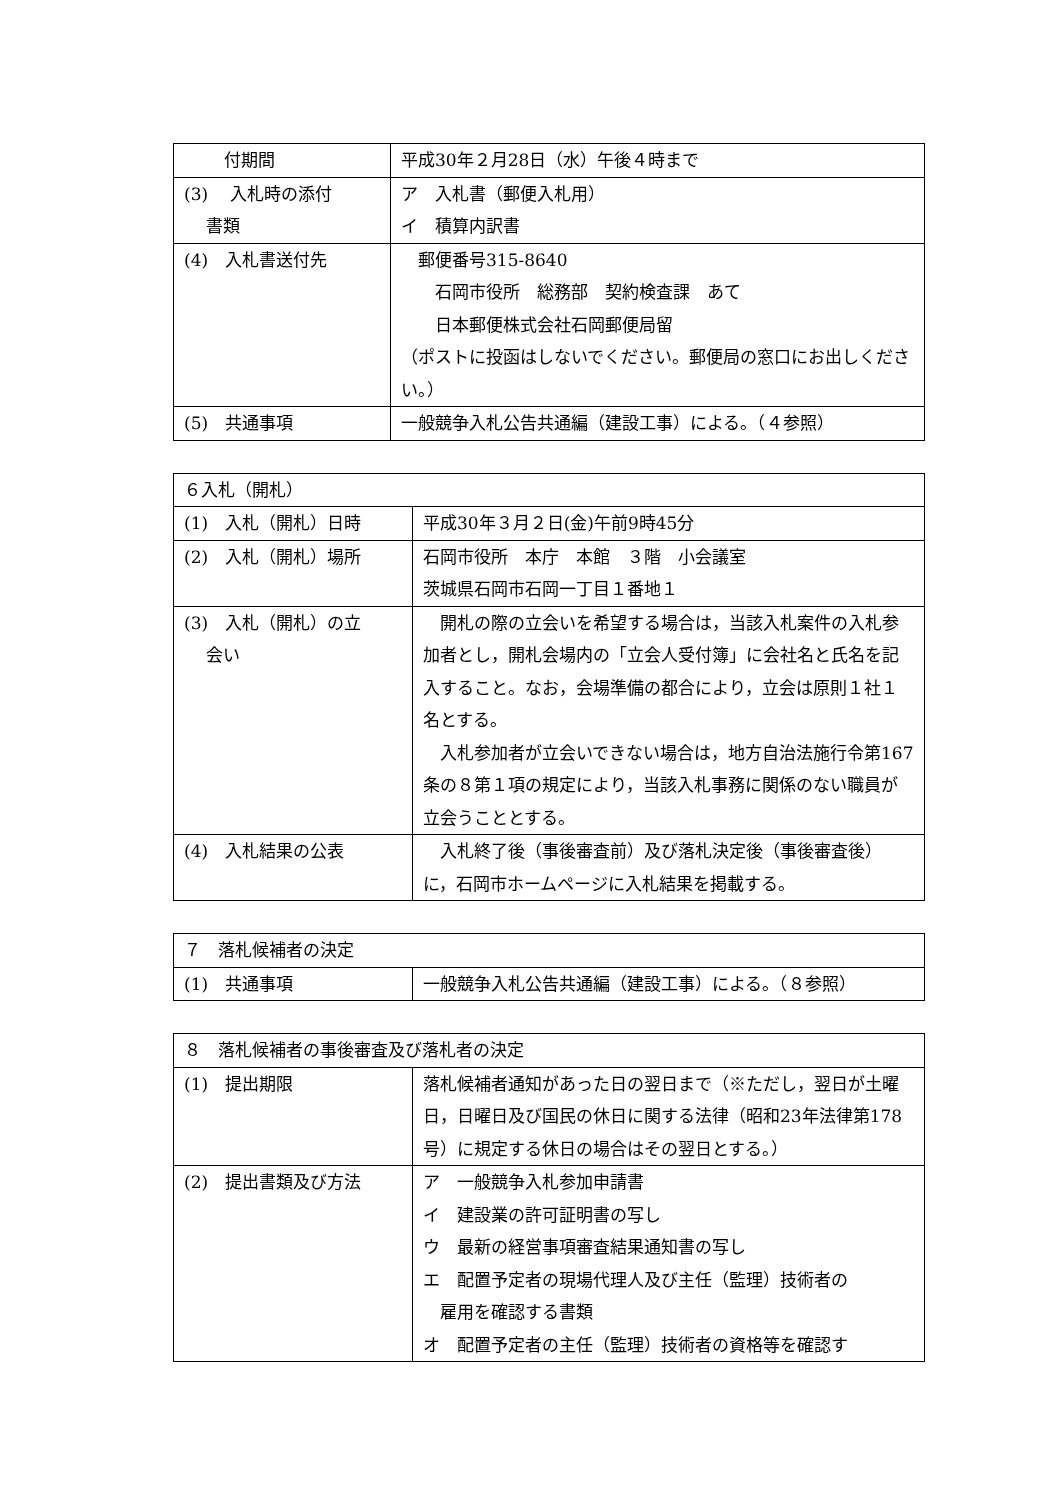| 付期間 | 平成30年２月28日（水）午後４時まで |
| (3) 入札時の添付 書類 | ア 入札書（郵便入札用） イ 積算内訳書 |
| (4) 入札書送付先 | 郵便番号315-8640 石岡市役所 総務部 契約検査課 あて 日本郵便株式会社石岡郵便局留 （ポストに投函はしないでください。郵便局の窓口にお出しください。） |
| (5) 共通事項 | 一般競争入札公告共通編（建設工事）による。（４参照） |
| ６入札（開札） | |
| (1) 入札（開札）日時 | 平成30年３月２日(金)午前9時45分 |
| (2) 入札（開札）場所 | 石岡市役所 本庁 本館 ３階 小会議室 茨城県石岡市石岡一丁目１番地１ |
| (3) 入札（開札）の立 会い | 開札の際の立会いを希望する場合は，当該入札案件の入札参加者とし，開札会場内の「立会人受付簿」に会社名と氏名を記入すること。なお，会場準備の都合により，立会は原則１社１名とする。 入札参加者が立会いできない場合は，地方自治法施行令第167条の８第１項の規定により，当該入札事務に関係のない職員が立会うこととする。 |
| (4) 入札結果の公表 | 入札終了後（事後審査前）及び落札決定後（事後審査後）に，石岡市ホームページに入札結果を掲載する。 |
| ７ 落札候補者の決定 | |
| (1) 共通事項 | 一般競争入札公告共通編（建設工事）による。（８参照） |
| ８ 落札候補者の事後審査及び落札者の決定 | |
| (1) 提出期限 | 落札候補者通知があった日の翌日まで（※ただし，翌日が土曜日，日曜日及び国民の休日に関する法律（昭和23年法律第178号）に規定する休日の場合はその翌日とする。） |
| (2) 提出書類及び方法 | ア 一般競争入札参加申請書 イ 建設業の許可証明書の写し ウ 最新の経営事項審査結果通知書の写し エ 配置予定者の現場代理人及び主任（監理）技術者の 雇用を確認する書類 オ 配置予定者の主任（監理）技術者の資格等を確認す |